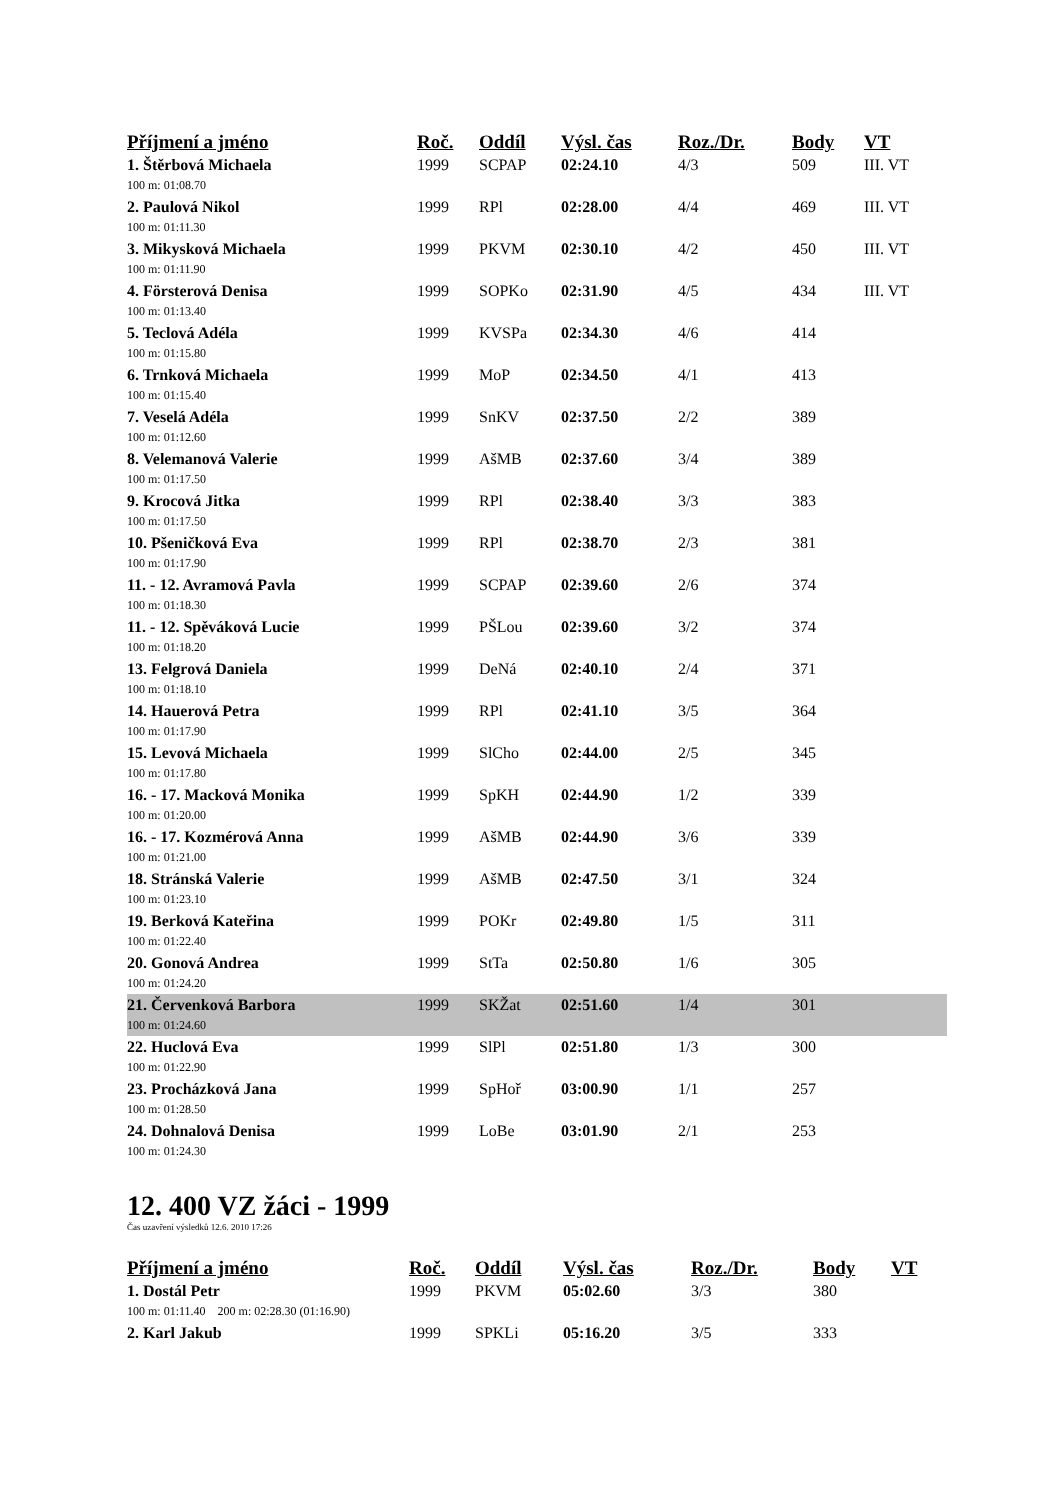| Příjmení a jméno | Roč. | Oddíl | Výsl. čas | Roz./Dr. | Body | VT |
| --- | --- | --- | --- | --- | --- | --- |
| 1. Štěrbová Michaela | 1999 | SCPAP | 02:24.10 | 4/3 | 509 | III. VT |
| 100 m: 01:08.70 | | | | | | |
| 2. Paulová Nikol | 1999 | RPl | 02:28.00 | 4/4 | 469 | III. VT |
| 100 m: 01:11.30 | | | | | | |
| 3. Mikysková Michaela | 1999 | PKVM | 02:30.10 | 4/2 | 450 | III. VT |
| 100 m: 01:11.90 | | | | | | |
| 4. Försterová Denisa | 1999 | SOPKo | 02:31.90 | 4/5 | 434 | III. VT |
| 100 m: 01:13.40 | | | | | | |
| 5. Teclová Adéla | 1999 | KVSPa | 02:34.30 | 4/6 | 414 | |
| 100 m: 01:15.80 | | | | | | |
| 6. Trnková Michaela | 1999 | MoP | 02:34.50 | 4/1 | 413 | |
| 100 m: 01:15.40 | | | | | | |
| 7. Veselá Adéla | 1999 | SnKV | 02:37.50 | 2/2 | 389 | |
| 100 m: 01:12.60 | | | | | | |
| 8. Velemanová Valerie | 1999 | AšMB | 02:37.60 | 3/4 | 389 | |
| 100 m: 01:17.50 | | | | | | |
| 9. Krocová Jitka | 1999 | RPl | 02:38.40 | 3/3 | 383 | |
| 100 m: 01:17.50 | | | | | | |
| 10. Pšeničková Eva | 1999 | RPl | 02:38.70 | 2/3 | 381 | |
| 100 m: 01:17.90 | | | | | | |
| 11. - 12. Avramová Pavla | 1999 | SCPAP | 02:39.60 | 2/6 | 374 | |
| 100 m: 01:18.30 | | | | | | |
| 11. - 12. Spěváková Lucie | 1999 | PŠLou | 02:39.60 | 3/2 | 374 | |
| 100 m: 01:18.20 | | | | | | |
| 13. Felgrová Daniela | 1999 | DeNá | 02:40.10 | 2/4 | 371 | |
| 100 m: 01:18.10 | | | | | | |
| 14. Hauerová Petra | 1999 | RPl | 02:41.10 | 3/5 | 364 | |
| 100 m: 01:17.90 | | | | | | |
| 15. Levová Michaela | 1999 | SlCho | 02:44.00 | 2/5 | 345 | |
| 100 m: 01:17.80 | | | | | | |
| 16. - 17. Macková Monika | 1999 | SpKH | 02:44.90 | 1/2 | 339 | |
| 100 m: 01:20.00 | | | | | | |
| 16. - 17. Kozmérová Anna | 1999 | AšMB | 02:44.90 | 3/6 | 339 | |
| 100 m: 01:21.00 | | | | | | |
| 18. Stránská Valerie | 1999 | AšMB | 02:47.50 | 3/1 | 324 | |
| 100 m: 01:23.10 | | | | | | |
| 19. Berková Kateřina | 1999 | POKr | 02:49.80 | 1/5 | 311 | |
| 100 m: 01:22.40 | | | | | | |
| 20. Gonová Andrea | 1999 | StTa | 02:50.80 | 1/6 | 305 | |
| 100 m: 01:24.20 | | | | | | |
| 21. Červenková Barbora | 1999 | SKŽat | 02:51.60 | 1/4 | 301 | |
| 100 m: 01:24.60 | | | | | | |
| 22. Huclová Eva | 1999 | SlPl | 02:51.80 | 1/3 | 300 | |
| 100 m: 01:22.90 | | | | | | |
| 23. Procházková Jana | 1999 | SpHoř | 03:00.90 | 1/1 | 257 | |
| 100 m: 01:28.50 | | | | | | |
| 24. Dohnalová Denisa | 1999 | LoBe | 03:01.90 | 2/1 | 253 | |
| 100 m: 01:24.30 | | | | | | |
12. 400 VZ žáci - 1999
Čas uzavření výsledků 12.6. 2010 17:26
| Příjmení a jméno | Roč. | Oddíl | Výsl. čas | Roz./Dr. | Body | VT |
| --- | --- | --- | --- | --- | --- | --- |
| 1. Dostál Petr | 1999 | PKVM | 05:02.60 | 3/3 | 380 | |
| 100 m: 01:11.40 200 m: 02:28.30 (01:16.90) | | | | | | |
| 2. Karl Jakub | 1999 | SPKLi | 05:16.20 | 3/5 | 333 | |